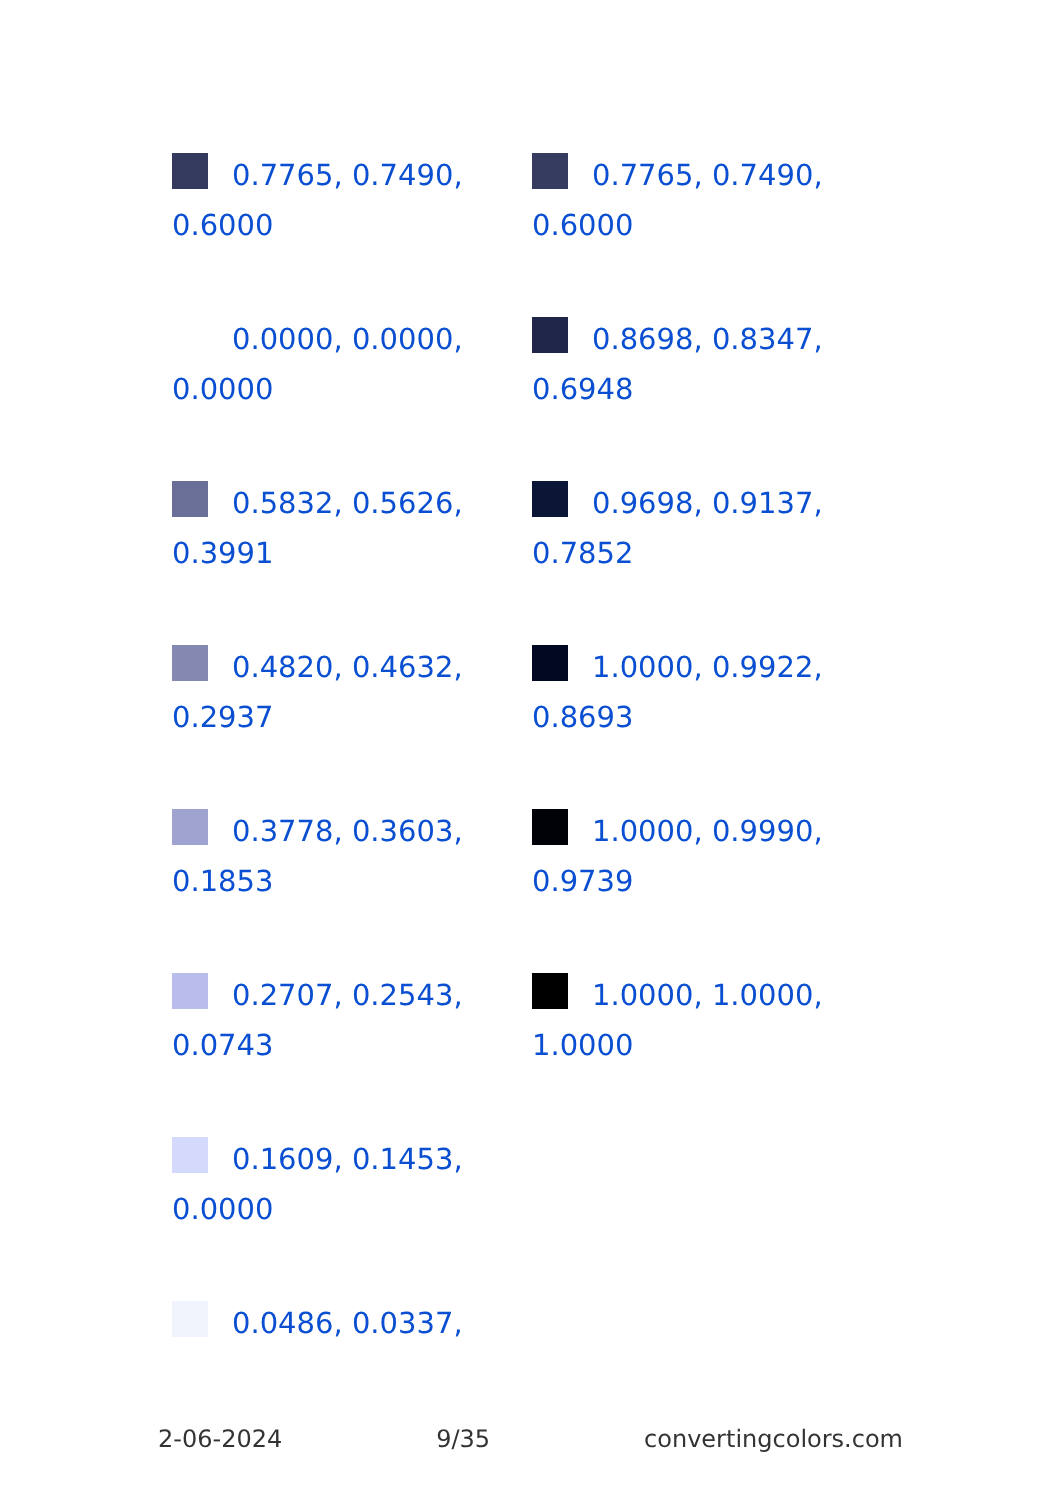0.7765, 0.7490,
0.6000
0.0000, 0.0000,
0.0000
0.5832, 0.5626,
0.3991
0.4820, 0.4632,
0.2937
0.3778, 0.3603,
0.1853
0.2707, 0.2543,
0.0743
0.1609, 0.1453,
0.0000
0.0486, 0.0337,
0.7765, 0.7490,
0.6000
0.8698, 0.8347,
0.6948
0.9698, 0.9137,
0.7852
1.0000, 0.9922,
0.8693
1.0000, 0.9990,
0.9739
1.0000, 1.0000,
1.0000
2-06-2024 9/35 convertingcolors.com